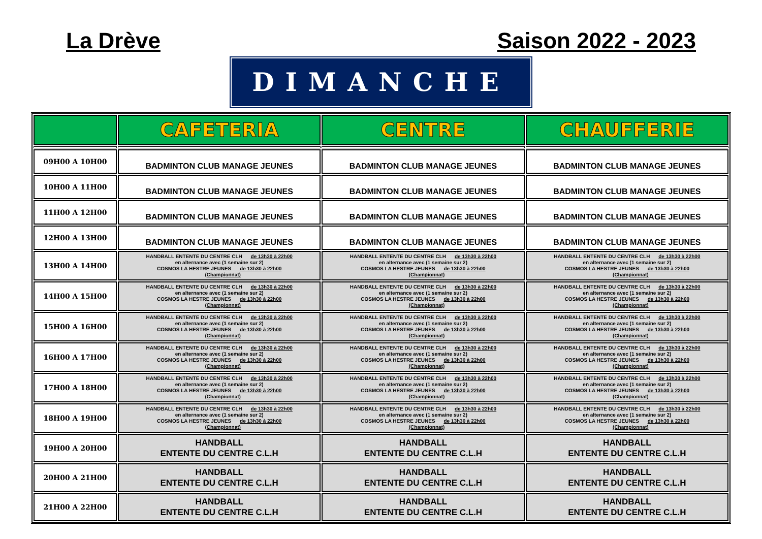La Drève Saison 2022 - 2023
DIMANCHE
| | CAFETERIA | CENTRE | CHAUFFERIE |
| --- | --- | --- | --- |
| 09H00 A 10H00 | BADMINTON CLUB MANAGE JEUNES | BADMINTON CLUB MANAGE JEUNES | BADMINTON CLUB MANAGE JEUNES |
| 10H00 A 11H00 | BADMINTON CLUB MANAGE JEUNES | BADMINTON CLUB MANAGE JEUNES | BADMINTON CLUB MANAGE JEUNES |
| 11H00 A 12H00 | BADMINTON CLUB MANAGE JEUNES | BADMINTON CLUB MANAGE JEUNES | BADMINTON CLUB MANAGE JEUNES |
| 12H00 A 13H00 | BADMINTON CLUB MANAGE JEUNES | BADMINTON CLUB MANAGE JEUNES | BADMINTON CLUB MANAGE JEUNES |
| 13H00 A 14H00 | HANDBALL ENTENTE DU CENTRE CLH de 13h30 à 22h00 en alternance avec (1 semaine sur 2) COSMOS LA HESTRE JEUNES de 13h30 à 22h00 (Championnat) | HANDBALL ENTENTE DU CENTRE CLH de 13h30 à 22h00 en alternance avec (1 semaine sur 2) COSMOS LA HESTRE JEUNES de 13h30 à 22h00 (Championnat) | HANDBALL ENTENTE DU CENTRE CLH de 13h30 à 22h00 en alternance avec (1 semaine sur 2) COSMOS LA HESTRE JEUNES de 13h30 à 22h00 (Championnat) |
| 14H00 A 15H00 | HANDBALL ENTENTE DU CENTRE CLH de 13h30 à 22h00 en alternance avec (1 semaine sur 2) COSMOS LA HESTRE JEUNES de 13h30 à 22h00 (Championnat) | HANDBALL ENTENTE DU CENTRE CLH de 13h30 à 22h00 en alternance avec (1 semaine sur 2) COSMOS LA HESTRE JEUNES de 13h30 à 22h00 (Championnat) | HANDBALL ENTENTE DU CENTRE CLH de 13h30 à 22h00 en alternance avec (1 semaine sur 2) COSMOS LA HESTRE JEUNES de 13h30 à 22h00 (Championnat) |
| 15H00 A 16H00 | HANDBALL ENTENTE DU CENTRE CLH de 13h30 à 22h00 en alternance avec (1 semaine sur 2) COSMOS LA HESTRE JEUNES de 13h30 à 22h00 (Championnat) | HANDBALL ENTENTE DU CENTRE CLH de 13h30 à 22h00 en alternance avec (1 semaine sur 2) COSMOS LA HESTRE JEUNES de 13h30 à 22h00 (Championnat) | HANDBALL ENTENTE DU CENTRE CLH de 13h30 à 22h00 en alternance avec (1 semaine sur 2) COSMOS LA HESTRE JEUNES de 13h30 à 22h00 (Championnat) |
| 16H00 A 17H00 | HANDBALL ENTENTE DU CENTRE CLH de 13h30 à 22h00 en alternance avec (1 semaine sur 2) COSMOS LA HESTRE JEUNES de 13h30 à 22h00 (Championnat) | HANDBALL ENTENTE DU CENTRE CLH de 13h30 à 22h00 en alternance avec (1 semaine sur 2) COSMOS LA HESTRE JEUNES de 13h30 à 22h00 (Championnat) | HANDBALL ENTENTE DU CENTRE CLH de 13h30 à 22h00 en alternance avec (1 semaine sur 2) COSMOS LA HESTRE JEUNES de 13h30 à 22h00 (Championnat) |
| 17H00 A 18H00 | HANDBALL ENTENTE DU CENTRE CLH de 13h30 à 22h00 en alternance avec (1 semaine sur 2) COSMOS LA HESTRE JEUNES de 13h30 à 22h00 (Championnat) | HANDBALL ENTENTE DU CENTRE CLH de 13h30 à 22h00 en alternance avec (1 semaine sur 2) COSMOS LA HESTRE JEUNES de 13h30 à 22h00 (Championnat) | HANDBALL ENTENTE DU CENTRE CLH de 13h30 à 22h00 en alternance avec (1 semaine sur 2) COSMOS LA HESTRE JEUNES de 13h30 à 22h00 (Championnat) |
| 18H00 A 19H00 | HANDBALL ENTENTE DU CENTRE CLH de 13h30 à 22h00 en alternance avec (1 semaine sur 2) COSMOS LA HESTRE JEUNES de 13h30 à 22h00 (Championnat) | HANDBALL ENTENTE DU CENTRE CLH de 13h30 à 22h00 en alternance avec (1 semaine sur 2) COSMOS LA HESTRE JEUNES de 13h30 à 22h00 (Championnat) | HANDBALL ENTENTE DU CENTRE CLH de 13h30 à 22h00 en alternance avec (1 semaine sur 2) COSMOS LA HESTRE JEUNES de 13h30 à 22h00 (Championnat) |
| 19H00 A 20H00 | HANDBALL ENTENTE DU CENTRE C.L.H | HANDBALL ENTENTE DU CENTRE C.L.H | HANDBALL ENTENTE DU CENTRE C.L.H |
| 20H00 A 21H00 | HANDBALL ENTENTE DU CENTRE C.L.H | HANDBALL ENTENTE DU CENTRE C.L.H | HANDBALL ENTENTE DU CENTRE C.L.H |
| 21H00 A 22H00 | HANDBALL ENTENTE DU CENTRE C.L.H | HANDBALL ENTENTE DU CENTRE C.L.H | HANDBALL ENTENTE DU CENTRE C.L.H |